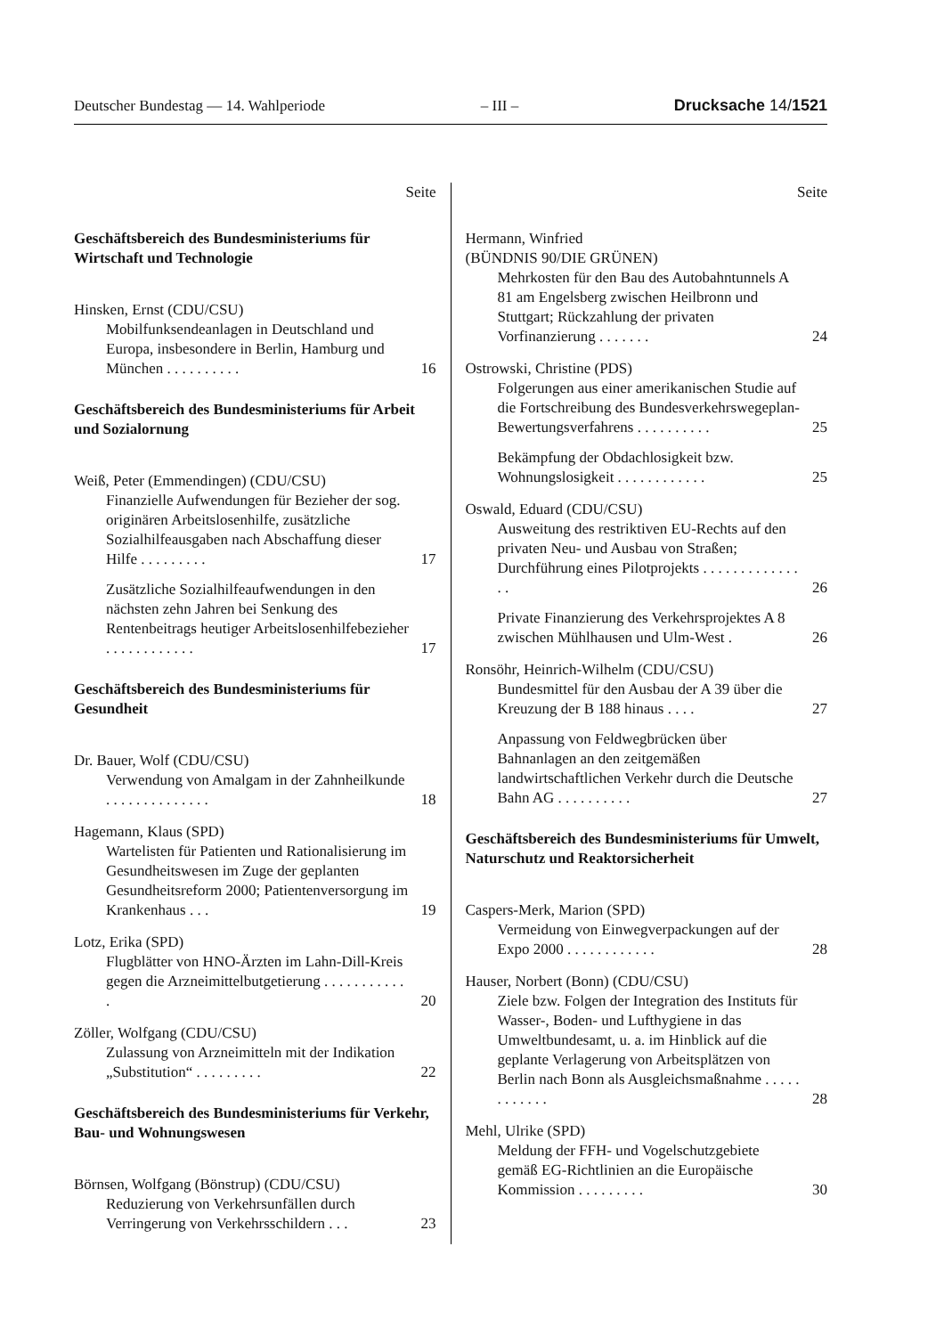Deutscher Bundestag — 14. Wahlperiode – III – Drucksache 14/1521
Seite
Geschäftsbereich des Bundesministeriums für Wirtschaft und Technologie
Hinsken, Ernst (CDU/CSU)
Mobilfunksendeanlagen in Deutschland und Europa, insbesondere in Berlin, Hamburg und München . . . . . . . . . . 16
Geschäftsbereich des Bundesministeriums für Arbeit und Sozialornung
Weiß, Peter (Emmendingen) (CDU/CSU)
Finanzielle Aufwendungen für Bezieher der sog. originären Arbeitslosenhilfe, zusätzliche Sozialhilfeausgaben nach Abschaffung dieser Hilfe . . . . . . . . . 17
Zusätzliche Sozialhilfeaufwendungen in den nächsten zehn Jahren bei Senkung des Rentenbeitrags heutiger Arbeits­losenhilfebezieher . . . . . . . . . . . . 17
Geschäftsbereich des Bundesministeriums für Gesundheit
Dr. Bauer, Wolf (CDU/CSU)
Verwendung von Amalgam in der Zahnheilkunde . . . . . . . . . . . . . . 18
Hagemann, Klaus (SPD)
Wartelisten für Patienten und Rationalisie­rung im Gesundheitswesen im Zuge der geplanten Gesundheitsreform 2000; Patientenversorgung im Krankenhaus . . . 19
Lotz, Erika (SPD)
Flugblätter von HNO-Ärzten im Lahn-Dill-Kreis gegen die Arznei­mittelbutgetierung . . . . . . . . . . . . 20
Zöller, Wolfgang (CDU/CSU)
Zulassung von Arzneimitteln mit der Indikation „Substitution“ . . . . . . . . . 22
Geschäftsbereich des Bundesministeriums für Verkehr, Bau- und Wohnungswesen
Börnsen, Wolfgang (Bönstrup) (CDU/CSU)
Reduzierung von Verkehrsunfällen durch Verringerung von Verkehrsschildern . . . 23
Seite
Hermann, Winfried
(BÜNDNIS 90/DIE GRÜNEN)
Mehrkosten für den Bau des Autobahn­tunnels A 81 am Engelsberg zwischen Heilbronn und Stuttgart; Rückzahlung der privaten Vorfinanzierung . . . . . . . 24
Ostrowski, Christine (PDS)
Folgerungen aus einer amerikanischen Studie auf die Fortschreibung des Bundesverkehrswegeplan-Bewertungsverfahrens . . . . . . . . . . 25
Bekämpfung der Obdachlosigkeit bzw. Wohnungslosigkeit . . . . . . . . . . . . 25
Oswald, Eduard (CDU/CSU)
Ausweitung des restriktiven EU-Rechts auf den privaten Neu- und Ausbau von Straßen; Durchführung eines Pilotprojekts . . . . . . . . . . . . . . . 26
Private Finanzierung des Verkehrsprojektes A 8 zwischen Mühlhausen und Ulm-West . 26
Ronsöhr, Heinrich-Wilhelm (CDU/CSU)
Bundesmittel für den Ausbau der A 39 über die Kreuzung der B 188 hinaus . . . . 27
Anpassung von Feldwegbrücken über Bahnanlagen an den zeitgemäßen landwirtschaftlichen Verkehr durch die Deutsche Bahn AG . . . . . . . . . . 27
Geschäftsbereich des Bundesministeriums für Umwelt, Naturschutz und Reaktorsicherheit
Caspers-Merk, Marion (SPD)
Vermeidung von Einwegverpackungen auf der Expo 2000 . . . . . . . . . . . . 28
Hauser, Norbert (Bonn) (CDU/CSU)
Ziele bzw. Folgen der Integration des Instituts für Wasser-, Boden- und Luft­hygiene in das Umweltbundesamt, u. a. im Hinblick auf die geplante Verlagerung von Arbeitsplätzen von Berlin nach Bonn als Aus­gleichsmaßnahme . . . . . . . . . . . . 28
Mehl, Ulrike (SPD)
Meldung der FFH- und Vogelschutz­gebiete gemäß EG-Richtlinien an die Europäische Kommission . . . . . . . . . 30